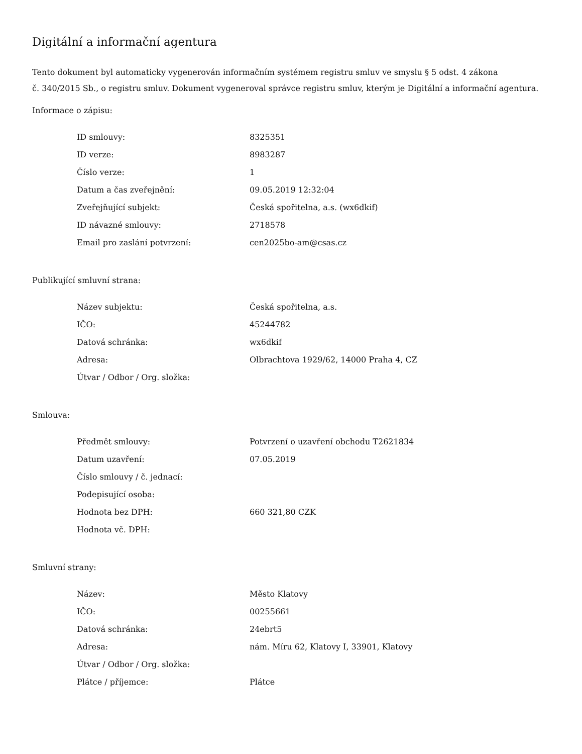Digitální a informační agentura
Tento dokument byl automaticky vygenerován informačním systémem registru smluv ve smyslu § 5 odst. 4 zákona
č. 340/2015 Sb., o registru smluv. Dokument vygeneroval správce registru smluv, kterým je Digitální a informační agentura.
Informace o zápisu:
| ID smlouvy: | 8325351 |
| ID verze: | 8983287 |
| Číslo verze: | 1 |
| Datum a čas zveřejnění: | 09.05.2019 12:32:04 |
| Zveřejňující subjekt: | Česká spořitelna, a.s. (wx6dkif) |
| ID návazné smlouvy: | 2718578 |
| Email pro zaslání potvrzení: | cen2025bo-am@csas.cz |
Publikující smluvní strana:
| Název subjektu: | Česká spořitelna, a.s. |
| IČO: | 45244782 |
| Datová schránka: | wx6dkif |
| Adresa: | Olbrachtova 1929/62, 14000 Praha 4, CZ |
| Útvar / Odbor / Org. složka: | |
Smlouva:
| Předmět smlouvy: | Potvrzení o uzavření obchodu T2621834 |
| Datum uzavření: | 07.05.2019 |
| Číslo smlouvy / č. jednací: | |
| Podepisující osoba: | |
| Hodnota bez DPH: | 660 321,80 CZK |
| Hodnota vč. DPH: | |
Smluvní strany:
| Název: | Město Klatovy |
| IČO: | 00255661 |
| Datová schránka: | 24ebrt5 |
| Adresa: | nám. Míru 62, Klatovy I, 33901, Klatovy |
| Útvar / Odbor / Org. složka: | |
| Plátce / příjemce: | Plátce |